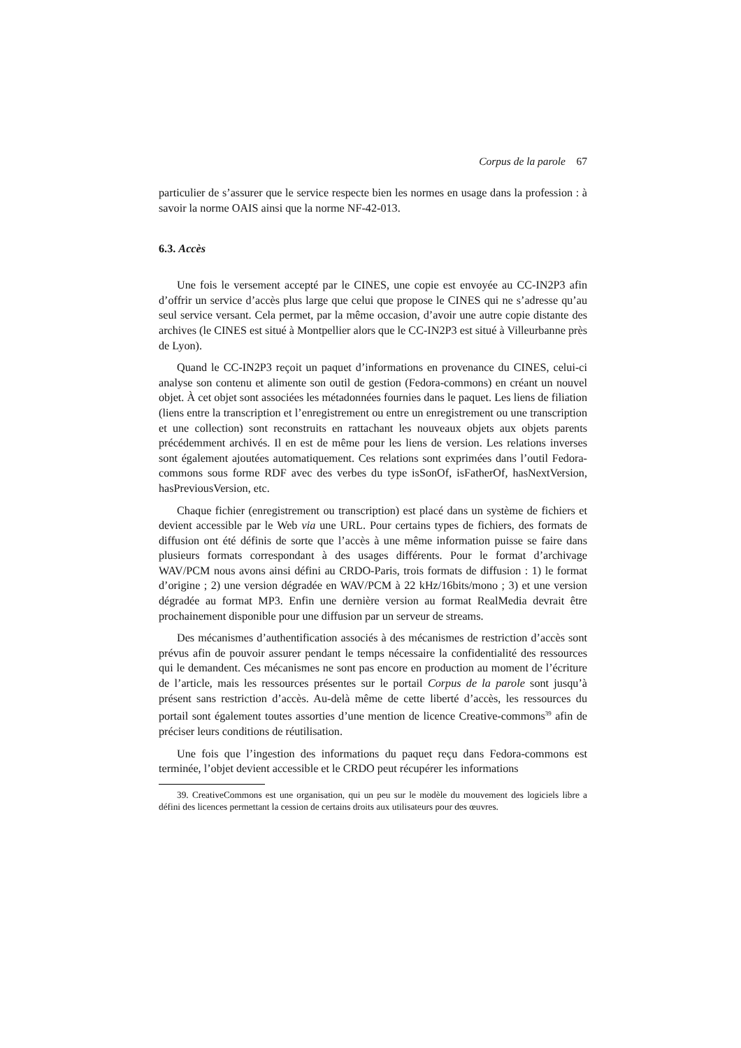Corpus de la parole 67
particulier de s’assurer que le service respecte bien les normes en usage dans la profession : à savoir la norme OAIS ainsi que la norme NF-42-013.
6.3. Accès
Une fois le versement accepté par le CINES, une copie est envoyée au CC-IN2P3 afin d’offrir un service d’accès plus large que celui que propose le CINES qui ne s’adresse qu’au seul service versant. Cela permet, par la même occasion, d’avoir une autre copie distante des archives (le CINES est situé à Montpellier alors que le CC-IN2P3 est situé à Villeurbanne près de Lyon).
Quand le CC-IN2P3 reçoit un paquet d’informations en provenance du CINES, celui-ci analyse son contenu et alimente son outil de gestion (Fedora-commons) en créant un nouvel objet. À cet objet sont associées les métadonnées fournies dans le paquet. Les liens de filiation (liens entre la transcription et l’enregistrement ou entre un enregistrement ou une transcription et une collection) sont reconstruits en rattachant les nouveaux objets aux objets parents précédemment archivés. Il en est de même pour les liens de version. Les relations inverses sont également ajoutées automatiquement. Ces relations sont exprimées dans l’outil Fedora-commons sous forme RDF avec des verbes du type isSonOf, isFatherOf, hasNextVersion, hasPreviousVersion, etc.
Chaque fichier (enregistrement ou transcription) est placé dans un système de fichiers et devient accessible par le Web via une URL. Pour certains types de fichiers, des formats de diffusion ont été définis de sorte que l’accès à une même information puisse se faire dans plusieurs formats correspondant à des usages différents. Pour le format d’archivage WAV/PCM nous avons ainsi défini au CRDO-Paris, trois formats de diffusion : 1) le format d’origine ; 2) une version dégradée en WAV/PCM à 22 kHz/16bits/mono ; 3) et une version dégradée au format MP3. Enfin une dernière version au format RealMedia devrait être prochainement disponible pour une diffusion par un serveur de streams.
Des mécanismes d’authentification associés à des mécanismes de restriction d’accès sont prévus afin de pouvoir assurer pendant le temps nécessaire la confidentialité des ressources qui le demandent. Ces mécanismes ne sont pas encore en production au moment de l’écriture de l’article, mais les ressources présentes sur le portail Corpus de la parole sont jusqu’à présent sans restriction d’accès. Au-delà même de cette liberté d’accès, les ressources du portail sont également toutes assorties d’une mention de licence Creative-commons<sup>39</sup> afin de préciser leurs conditions de réutilisation.
Une fois que l’ingestion des informations du paquet reçu dans Fedora-commons est terminée, l’objet devient accessible et le CRDO peut récupérer les informations
39. CreativeCommons est une organisation, qui un peu sur le modèle du mouvement des logiciels libre a défini des licences permettant la cession de certains droits aux utilisateurs pour des œuvres.